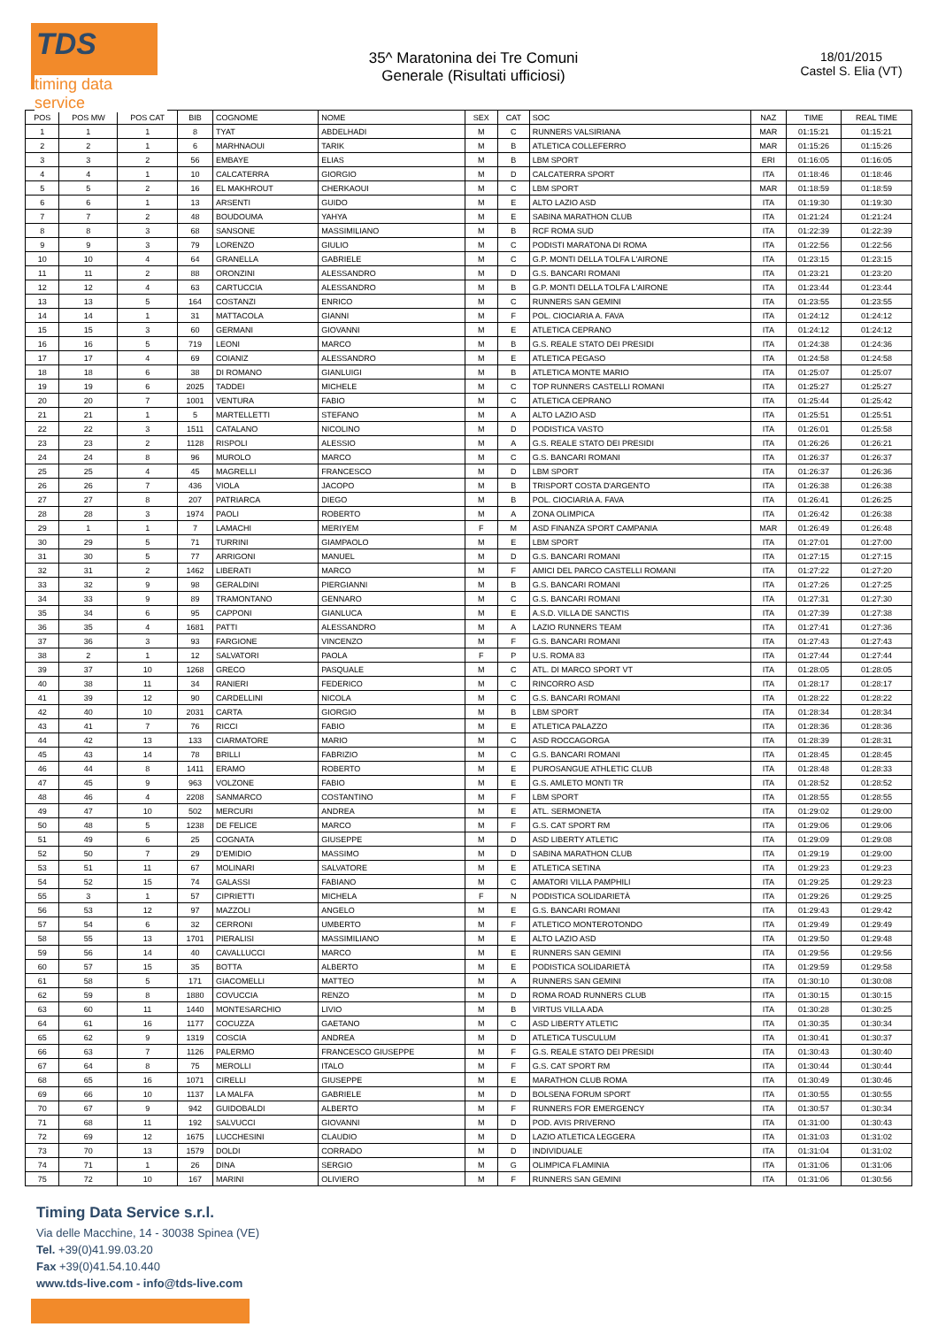TDS
timing data service
35^ Maratonina dei Tre Comuni
Generale (Risultati ufficiosi)
18/01/2015
Castel S. Elia (VT)
| POS | POS MW | POS CAT | BIB | COGNOME | NOME | SEX | CAT | SOC | NAZ | TIME | REAL TIME |
| --- | --- | --- | --- | --- | --- | --- | --- | --- | --- | --- | --- |
| 1 | 1 | 1 | 8 | TYAT | ABDELHADI | M | C | RUNNERS VALSIRIANA | MAR | 01:15:21 | 01:15:21 |
| 2 | 2 | 1 | 6 | MARHNAOUI | TARIK | M | B | ATLETICA COLLEFERRO | MAR | 01:15:26 | 01:15:26 |
| 3 | 3 | 2 | 56 | EMBAYE | ELIAS | M | B | LBM SPORT | ERI | 01:16:05 | 01:16:05 |
| 4 | 4 | 1 | 10 | CALCATERRA | GIORGIO | M | D | CALCATERRA SPORT | ITA | 01:18:46 | 01:18:46 |
| 5 | 5 | 2 | 16 | EL MAKHROUT | CHERKAOUI | M | C | LBM SPORT | MAR | 01:18:59 | 01:18:59 |
| 6 | 6 | 1 | 13 | ARSENTI | GUIDO | M | E | ALTO LAZIO ASD | ITA | 01:19:30 | 01:19:30 |
| 7 | 7 | 2 | 48 | BOUDOUMA | YAHYA | M | E | SABINA MARATHON CLUB | ITA | 01:21:24 | 01:21:24 |
| 8 | 8 | 3 | 68 | SANSONE | MASSIMILIANO | M | B | RCF ROMA SUD | ITA | 01:22:39 | 01:22:39 |
| 9 | 9 | 3 | 79 | LORENZO | GIULIO | M | C | PODISTI MARATONA DI ROMA | ITA | 01:22:56 | 01:22:56 |
| 10 | 10 | 4 | 64 | GRANELLA | GABRIELE | M | C | G.P. MONTI DELLA TOLFA L'AIRONE | ITA | 01:23:15 | 01:23:15 |
| 11 | 11 | 2 | 88 | ORONZINI | ALESSANDRO | M | D | G.S. BANCARI ROMANI | ITA | 01:23:21 | 01:23:20 |
| 12 | 12 | 4 | 63 | CARTUCCIA | ALESSANDRO | M | B | G.P. MONTI DELLA TOLFA L'AIRONE | ITA | 01:23:44 | 01:23:44 |
| 13 | 13 | 5 | 164 | COSTANZI | ENRICO | M | C | RUNNERS SAN GEMINI | ITA | 01:23:55 | 01:23:55 |
| 14 | 14 | 1 | 31 | MATTACOLA | GIANNI | M | F | POL. CIOCIARIA A. FAVA | ITA | 01:24:12 | 01:24:12 |
| 15 | 15 | 3 | 60 | GERMANI | GIOVANNI | M | E | ATLETICA CEPRANO | ITA | 01:24:12 | 01:24:12 |
| 16 | 16 | 5 | 719 | LEONI | MARCO | M | B | G.S. REALE STATO DEI PRESIDI | ITA | 01:24:38 | 01:24:36 |
| 17 | 17 | 4 | 69 | COIANIZ | ALESSANDRO | M | E | ATLETICA PEGASO | ITA | 01:24:58 | 01:24:58 |
| 18 | 18 | 6 | 38 | DI ROMANO | GIANLUIGI | M | B | ATLETICA MONTE MARIO | ITA | 01:25:07 | 01:25:07 |
| 19 | 19 | 6 | 2025 | TADDEI | MICHELE | M | C | TOP RUNNERS CASTELLI ROMANI | ITA | 01:25:27 | 01:25:27 |
| 20 | 20 | 7 | 1001 | VENTURA | FABIO | M | C | ATLETICA CEPRANO | ITA | 01:25:44 | 01:25:42 |
| 21 | 21 | 1 | 5 | MARTELLETTI | STEFANO | M | A | ALTO LAZIO ASD | ITA | 01:25:51 | 01:25:51 |
| 22 | 22 | 3 | 1511 | CATALANO | NICOLINO | M | D | PODISTICA VASTO | ITA | 01:26:01 | 01:25:58 |
| 23 | 23 | 2 | 1128 | RISPOLI | ALESSIO | M | A | G.S. REALE STATO DEI PRESIDI | ITA | 01:26:26 | 01:26:21 |
| 24 | 24 | 8 | 96 | MUROLO | MARCO | M | C | G.S. BANCARI ROMANI | ITA | 01:26:37 | 01:26:37 |
| 25 | 25 | 4 | 45 | MAGRELLI | FRANCESCO | M | D | LBM SPORT | ITA | 01:26:37 | 01:26:36 |
| 26 | 26 | 7 | 436 | VIOLA | JACOPO | M | B | TRISPORT COSTA D'ARGENTO | ITA | 01:26:38 | 01:26:38 |
| 27 | 27 | 8 | 207 | PATRIARCA | DIEGO | M | B | POL. CIOCIARIA A. FAVA | ITA | 01:26:41 | 01:26:25 |
| 28 | 28 | 3 | 1974 | PAOLI | ROBERTO | M | A | ZONA OLIMPICA | ITA | 01:26:42 | 01:26:38 |
| 29 | 1 | 1 | 7 | LAMACHI | MERIYEM | F | M | ASD FINANZA SPORT CAMPANIA | MAR | 01:26:49 | 01:26:48 |
| 30 | 29 | 5 | 71 | TURRINI | GIAMPAOLO | M | E | LBM SPORT | ITA | 01:27:01 | 01:27:00 |
| 31 | 30 | 5 | 77 | ARRIGONI | MANUEL | M | D | G.S. BANCARI ROMANI | ITA | 01:27:15 | 01:27:15 |
| 32 | 31 | 2 | 1462 | LIBERATI | MARCO | M | F | AMICI DEL PARCO CASTELLI ROMANI | ITA | 01:27:22 | 01:27:20 |
| 33 | 32 | 9 | 98 | GERALDINI | PIERGIANNI | M | B | G.S. BANCARI ROMANI | ITA | 01:27:26 | 01:27:25 |
| 34 | 33 | 9 | 89 | TRAMONTANO | GENNARO | M | C | G.S. BANCARI ROMANI | ITA | 01:27:31 | 01:27:30 |
| 35 | 34 | 6 | 95 | CAPPONI | GIANLUCA | M | E | A.S.D. VILLA DE SANCTIS | ITA | 01:27:39 | 01:27:38 |
| 36 | 35 | 4 | 1681 | PATTI | ALESSANDRO | M | A | LAZIO RUNNERS TEAM | ITA | 01:27:41 | 01:27:36 |
| 37 | 36 | 3 | 93 | FARGIONE | VINCENZO | M | F | G.S. BANCARI ROMANI | ITA | 01:27:43 | 01:27:43 |
| 38 | 2 | 1 | 12 | SALVATORI | PAOLA | F | P | U.S. ROMA 83 | ITA | 01:27:44 | 01:27:44 |
| 39 | 37 | 10 | 1268 | GRECO | PASQUALE | M | C | ATL. DI MARCO SPORT VT | ITA | 01:28:05 | 01:28:05 |
| 40 | 38 | 11 | 34 | RANIERI | FEDERICO | M | C | RINCORRO ASD | ITA | 01:28:17 | 01:28:17 |
| 41 | 39 | 12 | 90 | CARDELLINI | NICOLA | M | C | G.S. BANCARI ROMANI | ITA | 01:28:22 | 01:28:22 |
| 42 | 40 | 10 | 2031 | CARTA | GIORGIO | M | B | LBM SPORT | ITA | 01:28:34 | 01:28:34 |
| 43 | 41 | 7 | 76 | RICCI | FABIO | M | E | ATLETICA PALAZZO | ITA | 01:28:36 | 01:28:36 |
| 44 | 42 | 13 | 133 | CIARMATORE | MARIO | M | C | ASD ROCCAGORGA | ITA | 01:28:39 | 01:28:31 |
| 45 | 43 | 14 | 78 | BRILLI | FABRIZIO | M | C | G.S. BANCARI ROMANI | ITA | 01:28:45 | 01:28:45 |
| 46 | 44 | 8 | 1411 | ERAMO | ROBERTO | M | E | PUROSANGUE ATHLETIC CLUB | ITA | 01:28:48 | 01:28:33 |
| 47 | 45 | 9 | 963 | VOLZONE | FABIO | M | E | G.S. AMLETO MONTI TR | ITA | 01:28:52 | 01:28:52 |
| 48 | 46 | 4 | 2208 | SANMARCO | COSTANTINO | M | F | LBM SPORT | ITA | 01:28:55 | 01:28:55 |
| 49 | 47 | 10 | 502 | MERCURI | ANDREA | M | E | ATL. SERMONETA | ITA | 01:29:02 | 01:29:00 |
| 50 | 48 | 5 | 1238 | DE FELICE | MARCO | M | F | G.S. CAT SPORT RM | ITA | 01:29:06 | 01:29:06 |
| 51 | 49 | 6 | 25 | COGNATA | GIUSEPPE | M | D | ASD LIBERTY ATLETIC | ITA | 01:29:09 | 01:29:08 |
| 52 | 50 | 7 | 29 | D'EMIDIO | MASSIMO | M | D | SABINA MARATHON CLUB | ITA | 01:29:19 | 01:29:00 |
| 53 | 51 | 11 | 67 | MOLINARI | SALVATORE | M | E | ATLETICA SETINA | ITA | 01:29:23 | 01:29:23 |
| 54 | 52 | 15 | 74 | GALASSI | FABIANO | M | C | AMATORI VILLA PAMPHILI | ITA | 01:29:25 | 01:29:23 |
| 55 | 3 | 1 | 57 | CIPRIETTI | MICHELA | F | N | PODISTICA SOLIDARIETÀ | ITA | 01:29:26 | 01:29:25 |
| 56 | 53 | 12 | 97 | MAZZOLI | ANGELO | M | E | G.S. BANCARI ROMANI | ITA | 01:29:43 | 01:29:42 |
| 57 | 54 | 6 | 32 | CERRONI | UMBERTO | M | F | ATLETICO MONTEROTONDO | ITA | 01:29:49 | 01:29:49 |
| 58 | 55 | 13 | 1701 | PIERALISI | MASSIMILIANO | M | E | ALTO LAZIO ASD | ITA | 01:29:50 | 01:29:48 |
| 59 | 56 | 14 | 40 | CAVALLUCCI | MARCO | M | E | RUNNERS SAN GEMINI | ITA | 01:29:56 | 01:29:56 |
| 60 | 57 | 15 | 35 | BOTTA | ALBERTO | M | E | PODISTICA SOLIDARIETÀ | ITA | 01:29:59 | 01:29:58 |
| 61 | 58 | 5 | 171 | GIACOMELLI | MATTEO | M | A | RUNNERS SAN GEMINI | ITA | 01:30:10 | 01:30:08 |
| 62 | 59 | 8 | 1880 | COVUCCIA | RENZO | M | D | ROMA ROAD RUNNERS CLUB | ITA | 01:30:15 | 01:30:15 |
| 63 | 60 | 11 | 1440 | MONTESARCHIO | LIVIO | M | B | VIRTUS VILLA ADA | ITA | 01:30:28 | 01:30:25 |
| 64 | 61 | 16 | 1177 | COCUZZA | GAETANO | M | C | ASD LIBERTY ATLETIC | ITA | 01:30:35 | 01:30:34 |
| 65 | 62 | 9 | 1319 | COSCIA | ANDREA | M | D | ATLETICA TUSCULUM | ITA | 01:30:41 | 01:30:37 |
| 66 | 63 | 7 | 1126 | PALERMO | FRANCESCO GIUSEPPE | M | F | G.S. REALE STATO DEI PRESIDI | ITA | 01:30:43 | 01:30:40 |
| 67 | 64 | 8 | 75 | MEROLLI | ITALO | M | F | G.S. CAT SPORT RM | ITA | 01:30:44 | 01:30:44 |
| 68 | 65 | 16 | 1071 | CIRELLI | GIUSEPPE | M | E | MARATHON CLUB ROMA | ITA | 01:30:49 | 01:30:46 |
| 69 | 66 | 10 | 1137 | LA MALFA | GABRIELE | M | D | BOLSENA FORUM SPORT | ITA | 01:30:55 | 01:30:55 |
| 70 | 67 | 9 | 942 | GUIDOBALDI | ALBERTO | M | F | RUNNERS FOR EMERGENCY | ITA | 01:30:57 | 01:30:34 |
| 71 | 68 | 11 | 192 | SALVUCCI | GIOVANNI | M | D | POD. AVIS PRIVERNO | ITA | 01:31:00 | 01:30:43 |
| 72 | 69 | 12 | 1675 | LUCCHESINI | CLAUDIO | M | D | LAZIO ATLETICA LEGGERA | ITA | 01:31:03 | 01:31:02 |
| 73 | 70 | 13 | 1579 | DOLDI | CORRADO | M | D | INDIVIDUALE | ITA | 01:31:04 | 01:31:02 |
| 74 | 71 | 1 | 26 | DINA | SERGIO | M | G | OLIMPICA FLAMINIA | ITA | 01:31:06 | 01:31:06 |
| 75 | 72 | 10 | 167 | MARINI | OLIVIERO | M | F | RUNNERS SAN GEMINI | ITA | 01:31:06 | 01:30:56 |
Timing Data Service s.r.l.
Via delle Macchine, 14 - 30038 Spinea (VE)
Tel. +39(0)41.99.03.20
Fax +39(0)41.54.10.440
www.tds-live.com - info@tds-live.com